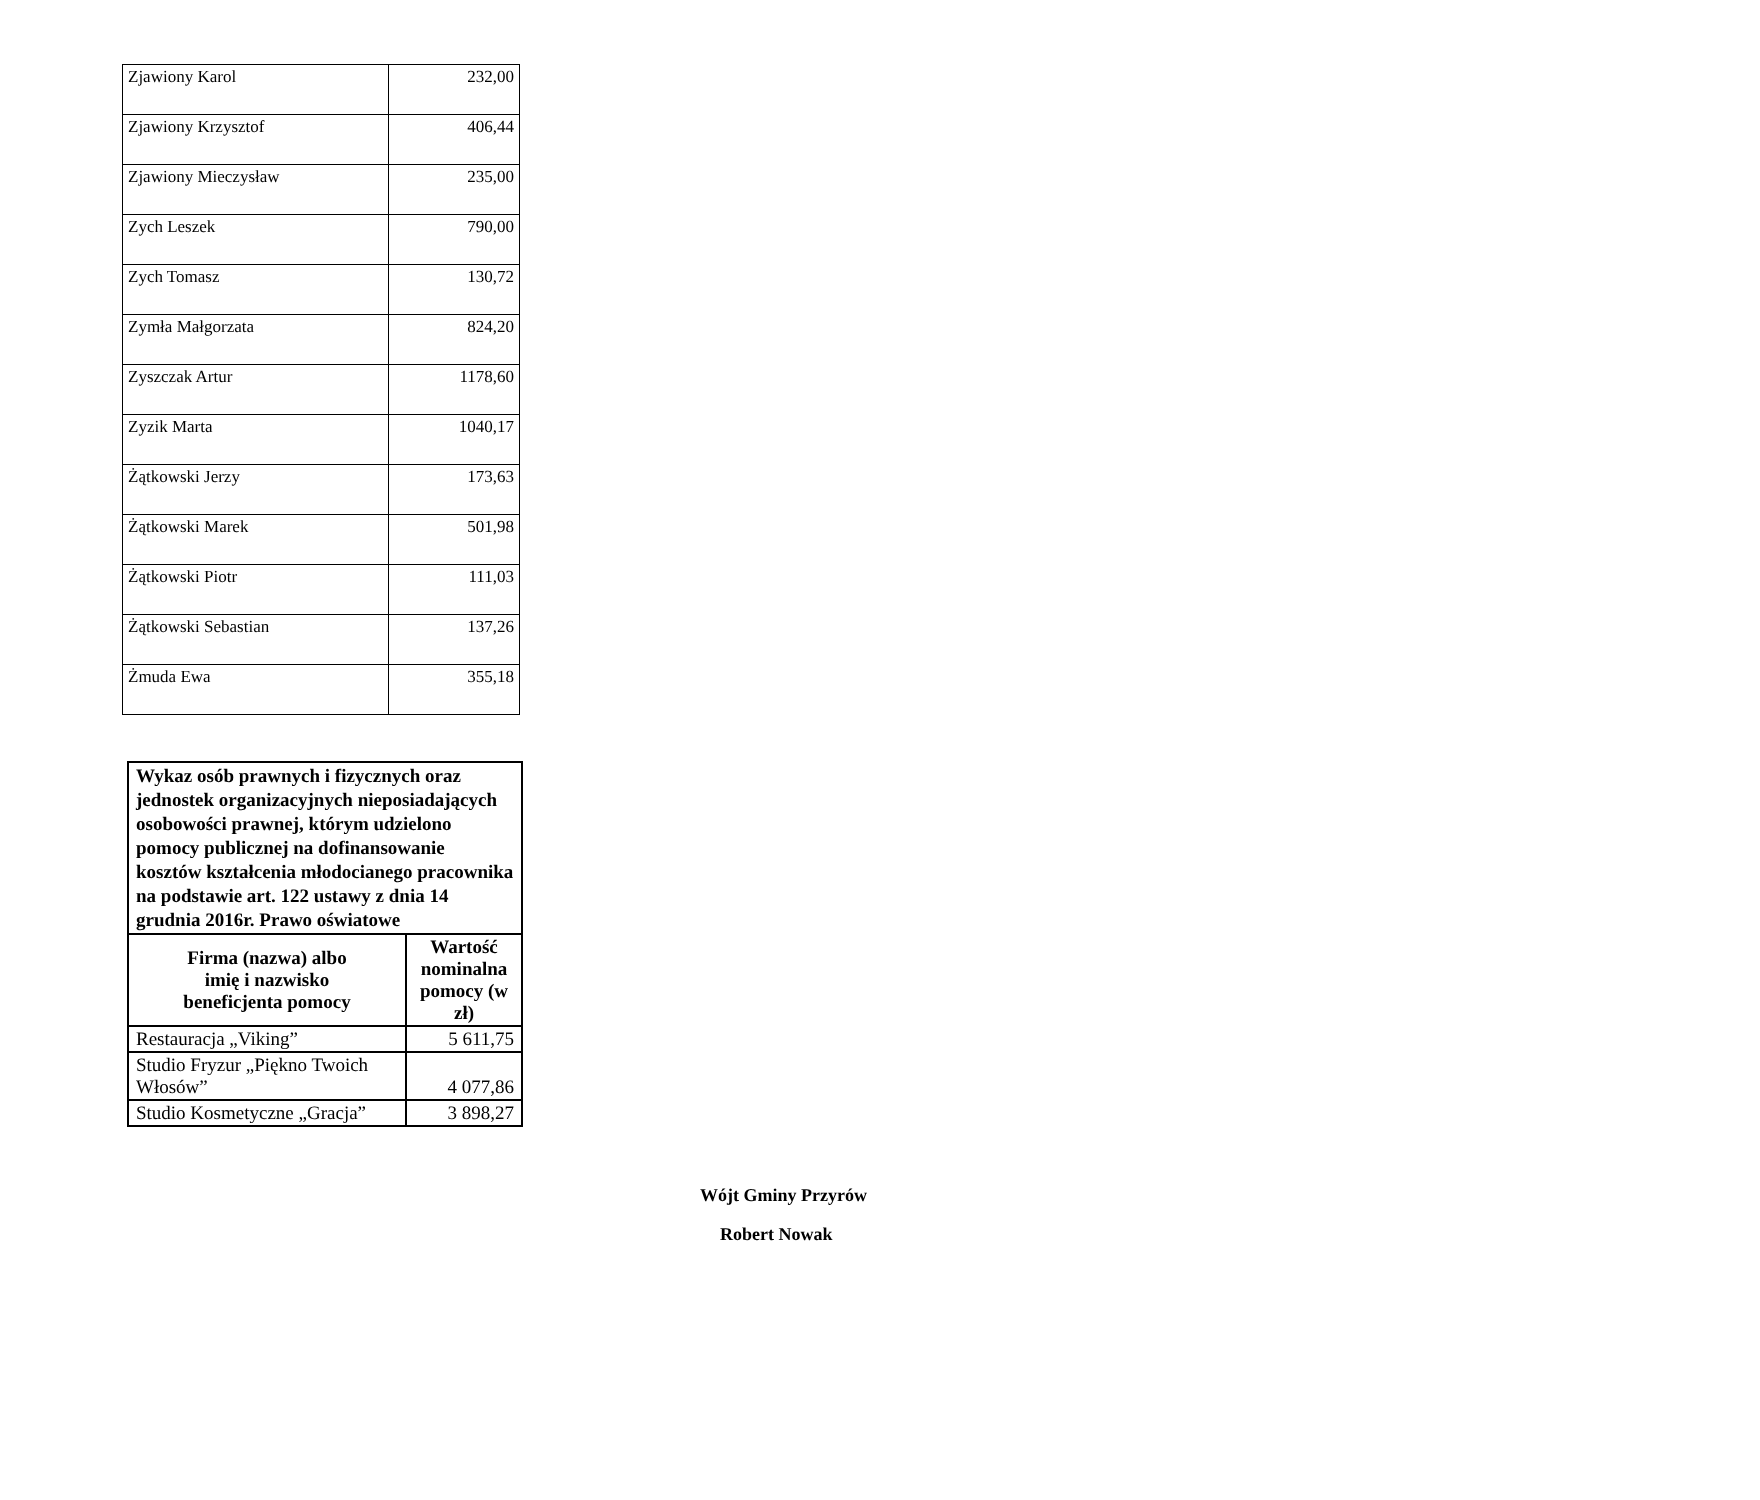| Zjawiony Karol | 232,00 |
| Zjawiony Krzysztof | 406,44 |
| Zjawiony Mieczysław | 235,00 |
| Zych Leszek | 790,00 |
| Zych Tomasz | 130,72 |
| Zymła Małgorzata | 824,20 |
| Zyszczak Artur | 1178,60 |
| Zyzik Marta | 1040,17 |
| Żątkowski Jerzy | 173,63 |
| Żątkowski Marek | 501,98 |
| Żątkowski Piotr | 111,03 |
| Żątkowski Sebastian | 137,26 |
| Żmuda Ewa | 355,18 |
| Wykaz osób prawnych i fizycznych oraz jednostek organizacyjnych nieposiadających osobowości prawnej, którym udzielono pomocy publicznej na dofinansowanie kosztów kształcenia młodocianego pracownika na podstawie art. 122 ustawy z dnia 14 grudnia 2016r. Prawo oświatowe | |
| Firma (nazwa) albo imię i nazwisko beneficjenta pomocy | Wartość nominalna pomocy (w zł) |
| Restauracja „Viking” | 5 611,75 |
| Studio Fryzur „Piękno Twoich Włosów” | 4 077,86 |
| Studio Kosmetyczne „Gracja” | 3 898,27 |
Wójt Gminy Przyrów
Robert Nowak